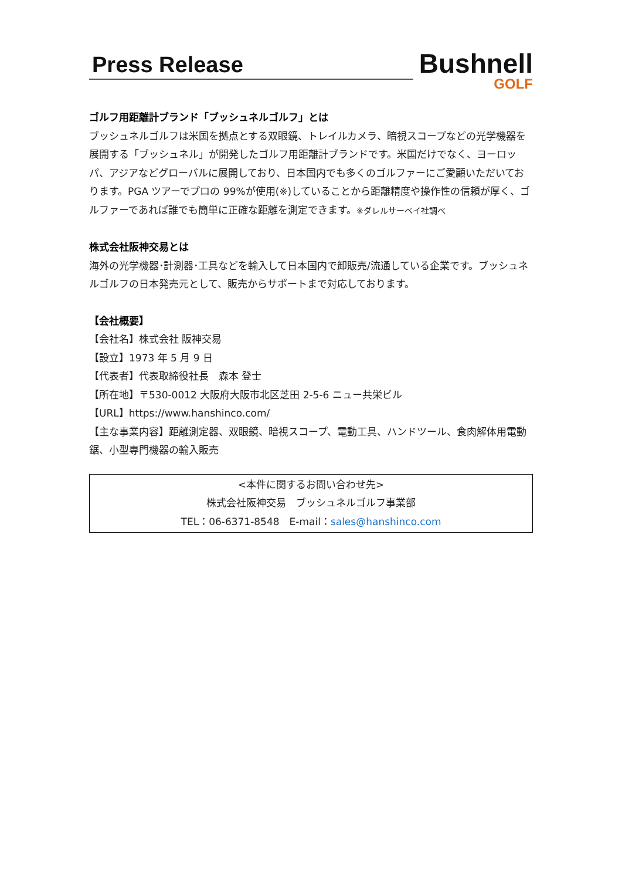Press Release
Bushnell
GOLF
ゴルフ用距離計ブランド「ブッシュネルゴルフ」とは
ブッシュネルゴルフは米国を拠点とする双眼鏡、トレイルカメラ、暗視スコープなどの光学機器を展開する「ブッシュネル」が開発したゴルフ用距離計ブランドです。米国だけでなく、ヨーロッパ、アジアなどグローバルに展開しており、日本国内でも多くのゴルファーにご愛顧いただいております。PGA ツアーでプロの 99%が使用(※)していることから距離精度や操作性の信頼が厚く、ゴルファーであれば誰でも簡単に正確な距離を測定できます。※ダレルサーベイ社調べ
株式会社阪神交易とは
海外の光学機器･計測器･工具などを輸入して日本国内で卸販売/流通している企業です。ブッシュネルゴルフの日本発売元として、販売からサポートまで対応しております。
【会社概要】
【会社名】株式会社 阪神交易
【設立】1973 年 5 月 9 日
【代表者】代表取締役社長　森本 登士
【所在地】〒530-0012 大阪府大阪市北区芝田 2-5-6 ニュー共栄ビル
【URL】https://www.hanshinco.com/
【主な事業内容】距離測定器、双眼鏡、暗視スコープ、電動工具、ハンドツール、食肉解体用電動鋸、小型専門機器の輸入販売
<本件に関するお問い合わせ先>
株式会社阪神交易　ブッシュネルゴルフ事業部
TEL：06-6371-8548　E-mail：sales@hanshinco.com